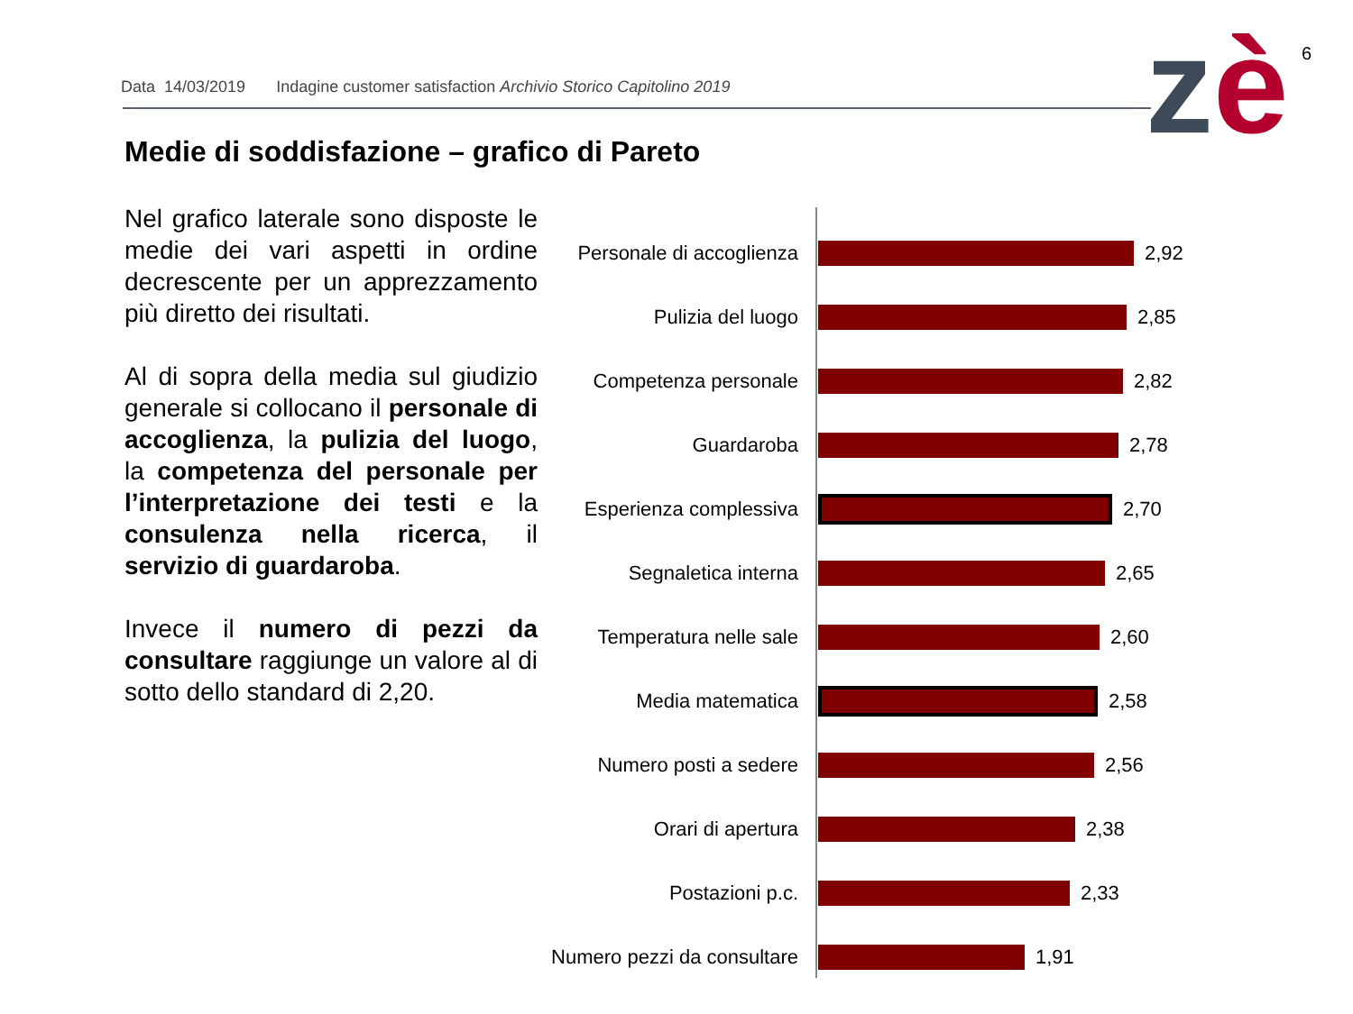Data 14/03/2019 Indagine customer satisfaction Archivio Storico Capitolino 2019
zè 6
Medie di soddisfazione – grafico di Pareto
Nel grafico laterale sono disposte le medie dei vari aspetti in ordine decrescente per un apprezzamento più diretto dei risultati.
Al di sopra della media sul giudizio generale si collocano il personale di accoglienza, la pulizia del luogo, la competenza del personale per l’interpretazione dei testi e la consulenza nella ricerca, il servizio di guardaroba.
Invece il numero di pezzi da consultare raggiunge un valore al di sotto dello standard di 2,20.
Personale di accoglienza
2,92
Pulizia del luogo 2,85
Competenza personale 2,82
Guardaroba 2,78
Esperienza complessiva 2,70
Segnaletica interna 2,65
Temperatura nelle sale 2,60
Media matematica 2,58
Numero posti a sedere 2,56
Orari di apertura 2,38
Postazioni p.c. 2,33
Numero pezzi da consultare
1,91